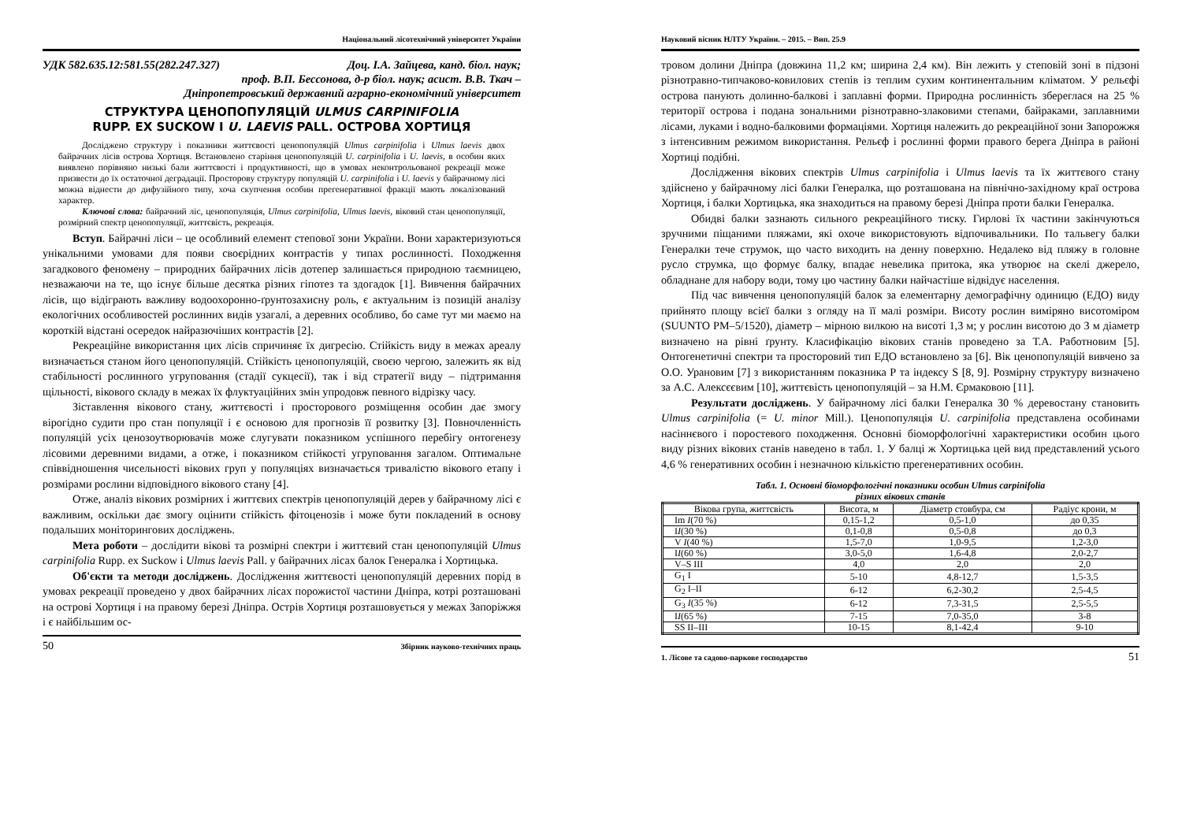Національний лісотехнічний університет України
УДК 582.635.12:581.55(282.247.327) Доц. І.А. Зайцева, канд. біол. наук;
проф. В.П. Бессонова, д-р біол. наук; асист. В.В. Ткач –
Дніпропетровський державний аграрно-економічний університет
СТРУКТУРА ЦЕНОПОПУЛЯЦІЙ ULMUS CARPINIFOLIA
RUPP. EX SUCKOW I U. LAEVIS PALL. ОСТРОВА ХОРТИЦЯ
Досліджено структуру і показники життєвості ценопопуляцій Ulmus carpinifolia і Ulmus laevis двох байрачних лісів острова Хортиця. Встановлено старіння ценопопуляцій U. carpinifolia і U. laevis, в особин яких виявлено порівняно низькі бали життєвості і продуктивності, що в умовах неконтрольованої рекреації може призвести до їх остаточної деградації. Просторову структуру популяцій U. carpinifolia і U. laevis у байрачному лісі можна віднести до дифузійного типу, хоча скупчення особин прегенеративної фракції мають локалізований характер.
Ключові слова: байрачний ліс, ценопопуляція, Ulmus carpinifolia, Ulmus laevis, віковий стан ценопопуляції, розмірний спектр ценопопуляції, життєвість, рекреація.
Вступ. Байрачні ліси – це особливий елемент степової зони України. Вони характеризуються унікальними умовами для появи своєрідних контрастів у типах рослинності. Походження загадкового феномену – природних байрачних лісів дотепер залишається природною таємницею, незважаючи на те, що існує більше десятка різних гіпотез та здогадок [1]. Вивчення байрачних лісів, що відіграють важливу водоохоронно-ґрунтозахисну роль, є актуальним із позицій аналізу екологічних особливостей рослинних видів узагалі, а деревних особливо, бо саме тут ми маємо на короткій відстані осередок найразючіших контрастів [2].
Рекреаційне використання цих лісів спричиняє їх дигресію. Стійкість виду в межах ареалу визначається станом його ценопопуляцій. Стійкість ценопопуляцій, своєю чергою, залежить як від стабільності рослинного угруповання (стадії сукцесії), так і від стратегії виду – підтримання щільності, вікового складу в межах їх флуктуаційних змін упродовж певного відрізку часу.
Зіставлення вікового стану, життєвості і просторового розміщення особин дає змогу вірогідно судити про стан популяції і є основою для прогнозів її розвитку [3]. Повночленність популяцій усіх ценозоутворювачів може слугувати показником успішного перебігу онтогенезу лісовими деревними видами, а отже, і показником стійкості угруповання загалом. Оптимальне співвідношення чисельності вікових груп у популяціях визначається тривалістю вікового етапу і розмірами рослини відповідного вікового стану [4].
Отже, аналіз вікових розмірних і життєвих спектрів ценопопуляцій дерев у байрачному лісі є важливим, оскільки дає змогу оцінити стійкість фітоценозів і може бути покладений в основу подальших моніторингових досліджень.
Мета роботи – дослідити вікові та розмірні спектри і життєвий стан ценопопуляцій Ulmus carpinifolia Rupp. ex Suckow і Ulmus laevis Pall. у байрачних лісах балок Генералка і Хортицька.
Об'єкти та методи досліджень. Дослідження життєвості ценопопуляцій деревних порід в умовах рекреації проведено у двох байрачних лісах порожистої частини Дніпра, котрі розташовані на острові Хортиця і на правому березі Дніпра. Острів Хортиця розташовується у межах Запоріжжя і є найбільшим ос-
50 Збірник науково-технічних праць
Науковий вісник НЛТУ України. – 2015. – Вип. 25.9
тровом долини Дніпра (довжина 11,2 км; ширина 2,4 км). Він лежить у степовій зоні в підзоні різнотравно-типчаково-ковилових степів із теплим сухим континентальним кліматом. У рельєфі острова панують долинно-балкові і заплавні форми. Природна рослинність збереглася на 25 % території острова і подана зональними різнотравно-злаковими степами, байраками, заплавними лісами, луками і водно-балковими формаціями. Хортиця належить до рекреаційної зони Запорожжя з інтенсивним режимом використання. Рельєф і рослинні форми правого берега Дніпра в районі Хортиці подібні.
Дослідження вікових спектрів Ulmus carpinifolia і Ulmus laevis та їх життєвого стану здійснено у байрачному лісі балки Генералка, що розташована на північно-західному краї острова Хортиця, і балки Хортицька, яка знаходиться на правому березі Дніпра проти балки Генералка.
Обидві балки зазнають сильного рекреаційного тиску. Гирлові їх частини закінчуються зручними піщаними пляжами, які охоче використовують відпочивальники. По тальвегу балки Генералки тече струмок, що часто виходить на денну поверхню. Недалеко від пляжу в головне русло струмка, що формує балку, впадає невелика притока, яка утворює на скелі джерело, обладнане для набору води, тому цю частину балки найчастіше відвідує населення.
Під час вивчення ценопопуляцій балок за елементарну демографічну одиницю (ЕДО) виду прийнято площу всієї балки з огляду на її малі розміри. Висоту рослин виміряно висотоміром (SUUNTO PM–5/1520), діаметр – мірною вилкою на висоті 1,3 м; у рослин висотою до 3 м діаметр визначено на рівні ґрунту. Класифікацію вікових станів проведено за Т.А. Работновим [5]. Онтогенетичні спектри та просторовий тип ЕДО встановлено за [6]. Вік ценопопуляцій вивчено за О.О. Урановим [7] з використанням показника Р та індексу S [8, 9]. Розмірну структуру визначено за А.С. Алексєєвим [10], життєвість ценопопуляцій – за Н.М. Єрмаковою [11].
Результати досліджень. У байрачному лісі балки Генералка 30 % деревостану становить Ulmus carpinifolia (= U. minor Mill.). Ценопопуляція U. carpinifolia представлена особинами насіннєвого і поростевого походження. Основні біоморфологічні характеристики особин цього виду різних вікових станів наведено в табл. 1. У балці ж Хортицька цей вид представлений усього 4,6 % генеративних особин і незначною кількістю прегенеративних особин.
Табл. 1. Основні біоморфологічні показники особин Ulmus carpinifolia
різних вікових станів
| Вікова група, життєвість | Висота, м | Діаметр стовбура, см | Радіус крони, м |
| --- | --- | --- | --- |
| Im I (70 %) | 0,15-1,2 | 0,5-1,0 | до 0,35 |
| I I (30 %) | 0,1-0,8 | 0,5-0,8 | до 0,3 |
| V I (40 %) | 1,5-7,0 | 1,0-9,5 | 1,2-3,0 |
| I I (60 %) | 3,0-5,0 | 1,6-4,8 | 2,0-2,7 |
| V–S III | 4,0 | 2,0 | 2,0 |
| G<sub>1</sub> I | 5-10 | 4,8-12,7 | 1,5-3,5 |
| G<sub>2</sub> I–II | 6-12 | 6,2-30,2 | 2,5-4,5 |
| G<sub>3</sub> I (35 %) | 6-12 | 7,3-31,5 | 2,5-5,5 |
| I I (65 %) | 7-15 | 7,0-35,0 | 3-8 |
| SS II–III | 10-15 | 8,1-42,4 | 9-10 |
1. Лісове та садово-паркове господарство 51